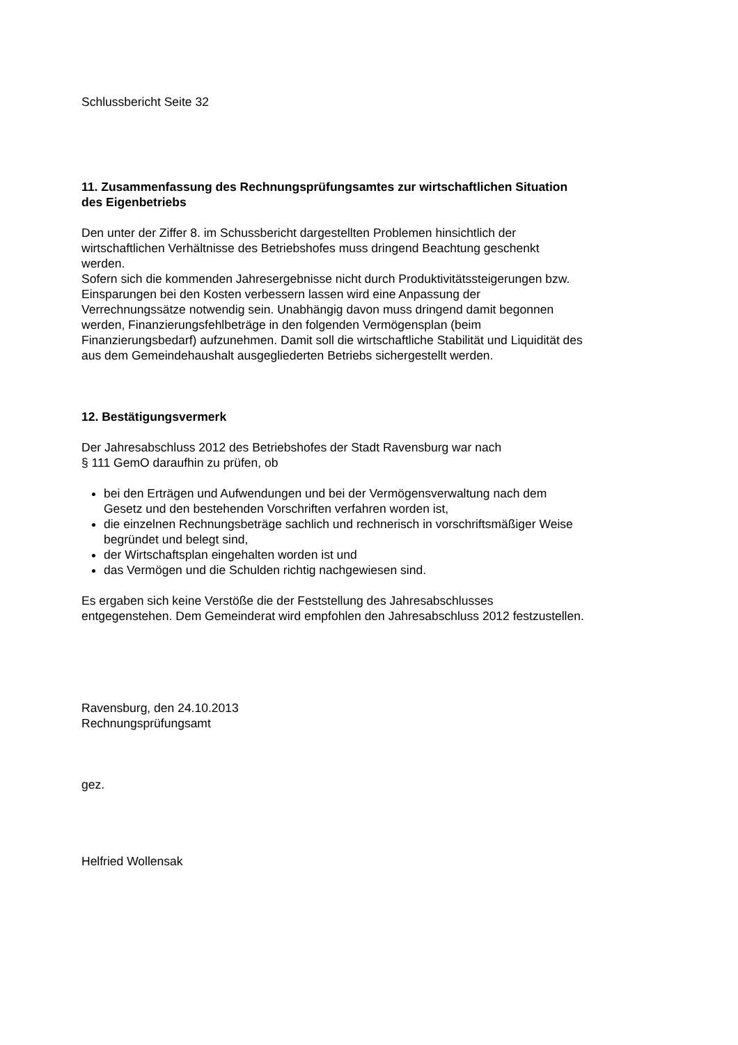Schlussbericht Seite 32
11. Zusammenfassung des Rechnungsprüfungsamtes zur wirtschaftlichen Situation des Eigenbetriebs
Den unter der Ziffer 8. im Schussbericht dargestellten Problemen hinsichtlich der wirtschaftlichen Verhältnisse des Betriebshofes muss dringend Beachtung geschenkt werden.
Sofern sich die kommenden Jahresergebnisse nicht durch Produktivitätssteigerungen bzw. Einsparungen bei den Kosten verbessern lassen wird eine Anpassung der Verrechnungssätze notwendig sein. Unabhängig davon muss dringend damit begonnen werden, Finanzierungsfehlbeträge in den folgenden Vermögensplan (beim Finanzierungsbedarf) aufzunehmen. Damit soll die wirtschaftliche Stabilität und Liquidität des aus dem Gemeindehaushalt ausgegliederten Betriebs sichergestellt werden.
12. Bestätigungsvermerk
Der Jahresabschluss 2012 des Betriebshofes der Stadt Ravensburg war nach
§ 111 GemO daraufhin zu prüfen, ob
bei den Erträgen und Aufwendungen und bei der Vermögensverwaltung nach dem Gesetz und den bestehenden Vorschriften verfahren worden ist,
die einzelnen Rechnungsbeträge sachlich und rechnerisch in vorschriftsmäßiger Weise begründet und belegt sind,
der Wirtschaftsplan eingehalten worden ist und
das Vermögen und die Schulden richtig nachgewiesen sind.
Es ergaben sich keine Verstöße die der Feststellung des Jahresabschlusses entgegenstehen. Dem Gemeinderat wird empfohlen den Jahresabschluss 2012 festzustellen.
Ravensburg, den 24.10.2013
Rechnungsprüfungsamt
gez.
Helfried Wollensak